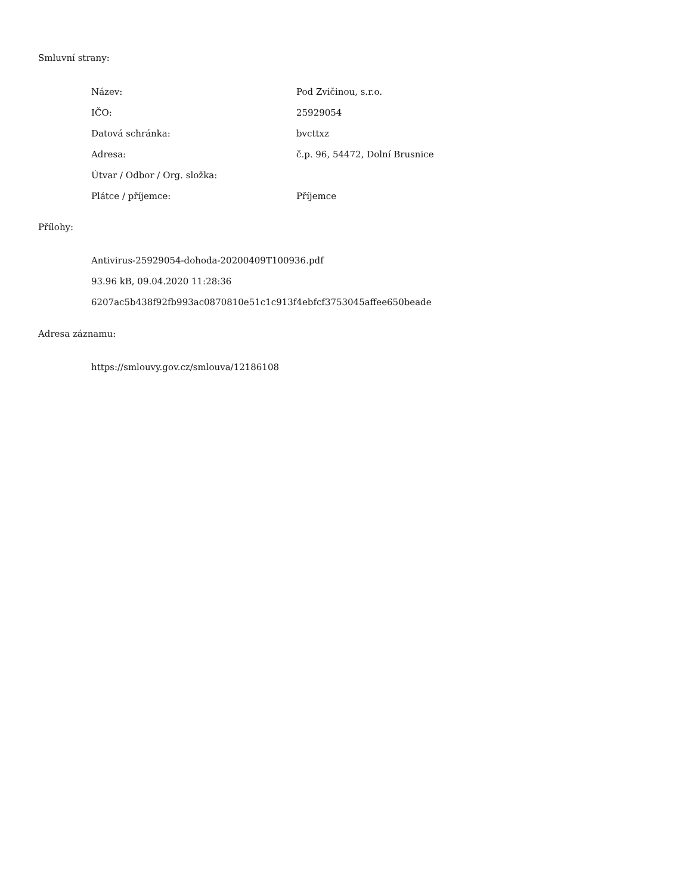Smluvní strany:
| Název: | Pod Zvičinou, s.r.o. |
| IČO: | 25929054 |
| Datová schránka: | bvcttxz |
| Adresa: | č.p. 96, 54472, Dolní Brusnice |
| Útvar / Odbor / Org. složka: | |
| Plátce / příjemce: | Příjemce |
Přílohy:
Antivirus-25929054-dohoda-20200409T100936.pdf
93.96 kB, 09.04.2020 11:28:36
6207ac5b438f92fb993ac0870810e51c1c913f4ebfcf3753045affee650beade
Adresa záznamu:
https://smlouvy.gov.cz/smlouva/12186108